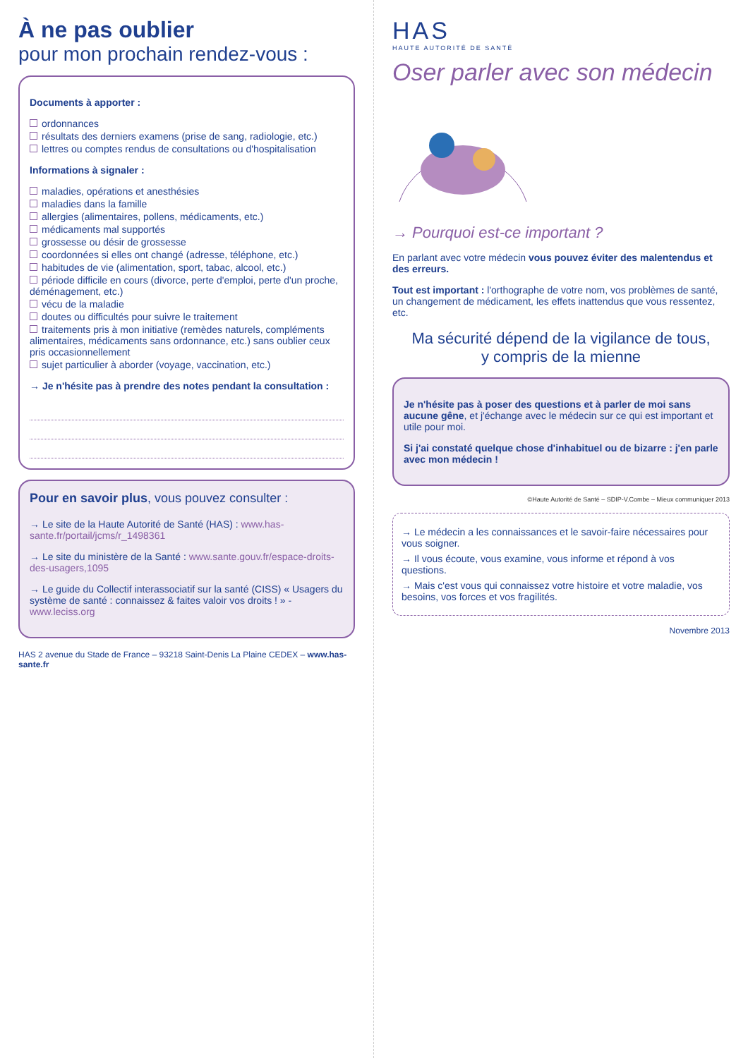À ne pas oublier
pour mon prochain rendez-vous :
Documents à apporter :
ordonnances
résultats des derniers examens (prise de sang, radiologie, etc.)
lettres ou comptes rendus de consultations ou d'hospitalisation
Informations à signaler :
maladies, opérations et anesthésies
maladies dans la famille
allergies (alimentaires, pollens, médicaments, etc.)
médicaments mal supportés
grossesse ou désir de grossesse
coordonnées si elles ont changé (adresse, téléphone, etc.)
habitudes de vie (alimentation, sport, tabac, alcool, etc.)
période difficile en cours (divorce, perte d'emploi, perte d'un proche, déménagement, etc.)
vécu de la maladie
doutes ou difficultés pour suivre le traitement
traitements pris à mon initiative (remèdes naturels, compléments alimentaires, médicaments sans ordonnance, etc.) sans oublier ceux pris occasionnellement
sujet particulier à aborder (voyage, vaccination, etc.)
→ Je n'hésite pas à prendre des notes pendant la consultation :
Pour en savoir plus, vous pouvez consulter :
→ Le site de la Haute Autorité de Santé (HAS) : www.has-sante.fr/portail/jcms/r_1498361
→ Le site du ministère de la Santé : www.sante.gouv.fr/espace-droits-des-usagers,1095
→ Le guide du Collectif interassociatif sur la santé (CISS) « Usagers du système de santé : connaissez & faites valoir vos droits ! » - www.leciss.org
HAS 2 avenue du Stade de France – 93218 Saint-Denis La Plaine CEDEX – www.has-sante.fr
HAS
HAUTE AUTORITÉ DE SANTÉ
Oser parler avec son médecin
→ Pourquoi est-ce important ?
En parlant avec votre médecin vous pouvez éviter des malentendus et des erreurs.
Tout est important : l'orthographe de votre nom, vos problèmes de santé, un changement de médicament, les effets inattendus que vous ressentez, etc.
Ma sécurité dépend de la vigilance de tous,
y compris de la mienne
Je n'hésite pas à poser des questions et à parler de moi sans aucune gêne, et j'échange avec le médecin sur ce qui est important et utile pour moi.
Si j'ai constaté quelque chose d'inhabituel ou de bizarre : j'en parle avec mon médecin !
©Haute Autorité de Santé – SDIP-V.Combe – Mieux communiquer 2013
→ Le médecin a les connaissances et le savoir-faire nécessaires pour vous soigner.
→ Il vous écoute, vous examine, vous informe et répond à vos questions.
→ Mais c'est vous qui connaissez votre histoire et votre maladie, vos besoins, vos forces et vos fragilités.
Novembre 2013